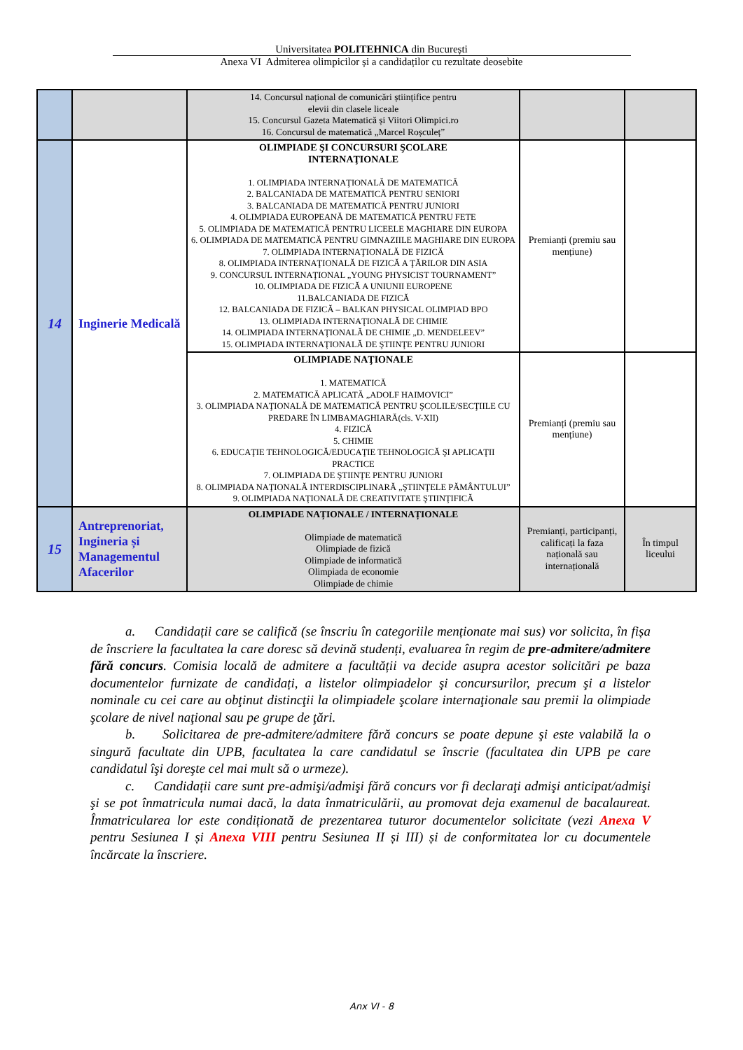Universitatea POLITEHNICA din București
Anexa VI Admiterea olimpicilor și a candidaților cu rezultate deosebite
| | | 14. Concursul național de comunicări științifice pentru elevii din clasele liceale 15. Concursul Gazeta Matematică și Viitori Olimpici.ro 16. Concursul de matematică „Marcel Roșculeț” | | |
| 14 | Inginerie Medicală | OLIMPIADE ŞI CONCURSURI ŞCOLARE INTERNAŢIONALE 1. OLIMPIADA INTERNAŢIONALĂ DE MATEMATICĂ 2. BALCANIADA DE MATEMATICĂ PENTRU SENIORI 3. BALCANIADA DE MATEMATICĂ PENTRU JUNIORI 4. OLIMPIADA EUROPEANĂ DE MATEMATICĂ PENTRU FETE 5. OLIMPIADA DE MATEMATICĂ PENTRU LICEELE MAGHIARE DIN EUROPA 6. OLIMPIADA DE MATEMATICĂ PENTRU GIMNAZIILE MAGHIARE DIN EUROPA 7. OLIMPIADA INTERNAŢIONALĂ DE FIZICĂ 8. OLIMPIADA INTERNAŢIONALĂ DE FIZICĂ A ŢĂRILOR DIN ASIA 9. CONCURSUL INTERNAŢIONAL „YOUNG PHYSICIST TOURNAMENT” 10. OLIMPIADA DE FIZICĂ A UNIUNII EUROPENE 11.BALCANIADA DE FIZICĂ 12. BALCANIADA DE FIZICĂ – BALKAN PHYSICAL OLIMPIAD BPO 13. OLIMPIADA INTERNAŢIONALĂ DE CHIMIE 14. OLIMPIADA INTERNAŢIONALĂ DE CHIMIE „D. MENDELEEV” 15. OLIMPIADA INTERNAŢIONALĂ DE ŞTIINŢE PENTRU JUNIORI | Premianți (premiu sau mențiune) | |
| | | OLIMPIADE NAŢIONALE 1. MATEMATICĂ 2. MATEMATICĂ APLICATĂ „ADOLF HAIMOVICI” 3. OLIMPIADA NAŢIONALĂ DE MATEMATICĂ PENTRU ŞCOLILE/SECŢIILE CU PREDARE ÎN LIMBAMAGHIARĂ(cls. V-XII) 4. FIZICĂ 5. CHIMIE 6. EDUCAŢIE TEHNOLOGICĂ/EDUCAŢIE TEHNOLOGICĂ ŞI APLICAŢII PRACTICE 7. OLIMPIADA DE ŞTIINŢE PENTRU JUNIORI 8. OLIMPIADA NAŢIONALĂ INTERDISCIPLINARĂ „ŞTIINŢELE PĂMÂNTULUI” 9. OLIMPIADA NAŢIONALĂ DE CREATIVITATE ŞTIINŢIFICĂ | Premianți (premiu sau mențiune) | |
| 15 | Antreprenoriat, Ingineria și Managementul Afacerilor | OLIMPIADE NAȚIONALE / INTERNAȚIONALE Olimpiade de matematică Olimpiade de fizică Olimpiade de informatică Olimpiada de economie Olimpiade de chimie | Premianți, participanți, calificați la faza națională sau internațională | În timpul liceului |
a. Candidații care se califică (se înscriu în categoriile menționate mai sus) vor solicita, în fișa de înscriere la facultatea la care doresc să devină studenți, evaluarea în regim de pre-admitere/admitere fără concurs. Comisia locală de admitere a facultății va decide asupra acestor solicitări pe baza documentelor furnizate de candidați, a listelor olimpiadelor şi concursurilor, precum şi a listelor nominale cu cei care au obţinut distincţii la olimpiadele şcolare internaţionale sau premii la olimpiade şcolare de nivel naţional sau pe grupe de ţări.
b. Solicitarea de pre-admitere/admitere fără concurs se poate depune şi este valabilă la o singură facultate din UPB, facultatea la care candidatul se înscrie (facultatea din UPB pe care candidatul îşi doreşte cel mai mult să o urmeze).
c. Candidații care sunt pre-admişi/admişi fără concurs vor fi declaraţi admişi anticipat/admişi şi se pot înmatricula numai dacă, la data înmatriculării, au promovat deja examenul de bacalaureat. Înmatricularea lor este condiționată de prezentarea tuturor documentelor solicitate (vezi Anexa V pentru Sesiunea I și Anexa VIII pentru Sesiunea II și III) și de conformitatea lor cu documentele încărcate la înscriere.
Anx VI - 8